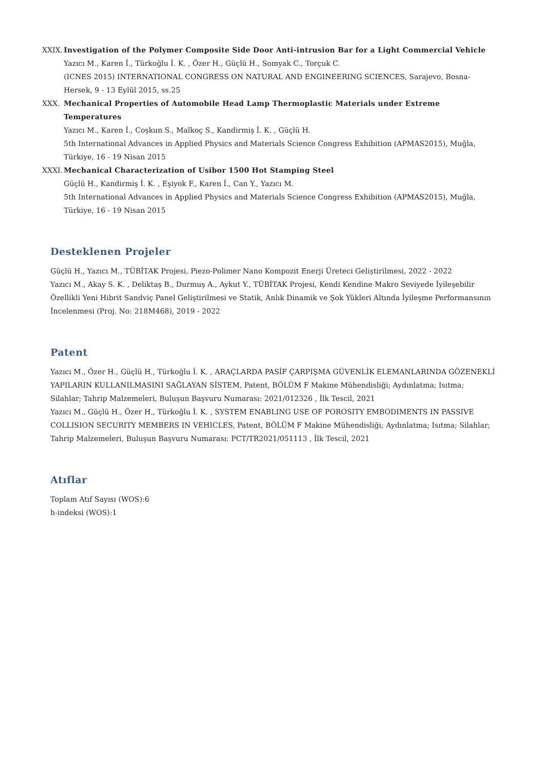XXIX. Investigation of the Polymer Composite Side Door Anti-intrusion Bar for a Light Commercial Vehicle
Yazıcı M., Karen İ., Türkoğlu İ. K. , Özer H., Güçlü H., Somyak C., Torçuk C.
(ICNES 2015) INTERNATIONAL CONGRESS ON NATURAL AND ENGINEERING SCIENCES, Sarajevo, Bosna-Hersek, 9 - 13 Eylül 2015, ss.25
XXX. Mechanical Properties of Automobile Head Lamp Thermoplastic Materials under Extreme Temperatures
Yazıcı M., Karen İ., Coşkun S., Malkoç S., Kandirmiş İ. K. , Güçlü H.
5th International Advances in Applied Physics and Materials Science Congress Exhibition (APMAS2015), Muğla, Türkiye, 16 - 19 Nisan 2015
XXXI. Mechanical Characterization of Usibor 1500 Hot Stamping Steel
Güçlü H., Kandirmiş İ. K. , Eşiyok F., Karen İ., Can Y., Yazıcı M.
5th International Advances in Applied Physics and Materials Science Congress Exhibition (APMAS2015), Muğla, Türkiye, 16 - 19 Nisan 2015
Desteklenen Projeler
Güçlü H., Yazıcı M., TÜBİTAK Projesi, Piezo-Polimer Nano Kompozit Enerji Üreteci Geliştirilmesi, 2022 - 2022
Yazıcı M., Akay S. K. , Deliktaş B., Durmuş A., Aykut Y., TÜBİTAK Projesi, Kendi Kendine Makro Seviyede İyileşebilir Özellikli Yeni Hibrit Sandviç Panel Geliştirilmesi ve Statik, Anlık Dinamik ve Şok Yükleri Altında İyileşme Performansının İncelenmesi (Proj. No: 218M468), 2019 - 2022
Patent
Yazıcı M., Özer H., Güçlü H., Türkoğlu İ. K. , ARAÇLARDA PASİF ÇARPIŞMA GÜVENLİK ELEMANLARINDA GÖZENEKLİ YAPILARIN KULLANILMASINI SAĞLAYAN SİSTEM, Patent, BÖLÜM F Makine Mühendisliği; Aydınlatma; Isıtma; Silahlar; Tahrip Malzemeleri, Buluşun Başvuru Numarası: 2021/012326 , İlk Tescil, 2021
Yazıcı M., Güçlü H., Özer H., Türkoğlu İ. K. , SYSTEM ENABLING USE OF POROSITY EMBODIMENTS IN PASSIVE COLLISION SECURITY MEMBERS IN VEHICLES, Patent, BÖLÜM F Makine Mühendisliği; Aydınlatma; Isıtma; Silahlar; Tahrip Malzemeleri, Buluşun Başvuru Numarası: PCT/TR2021/051113 , İlk Tescil, 2021
Atıflar
Toplam Atıf Sayısı (WOS):6
h-indeksi (WOS):1